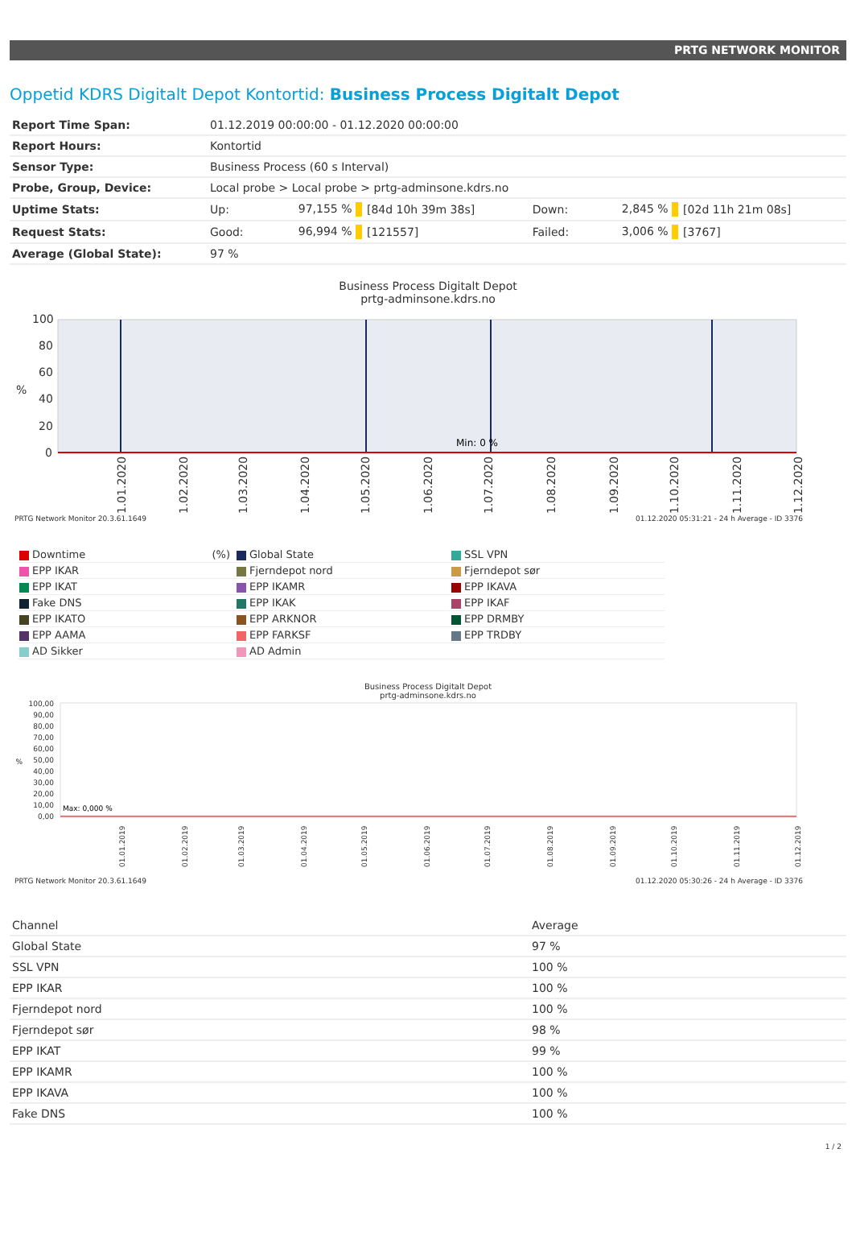PRTG NETWORK MONITOR
Oppetid KDRS Digitalt Depot Kontortid: Business Process Digitalt Depot
| Report Time Span: | 01.12.2019 00:00:00 - 01.12.2020 00:00:00 | | | | | |
| Report Hours: | Kontortid | | | | | |
| Sensor Type: | Business Process (60 s Interval) | | | | | |
| Probe, Group, Device: | Local probe > Local probe > prtg-adminsone.kdrs.no | | | | | |
| Uptime Stats: | Up: | 97,155 % | [84d 10h 39m 38s] | Down: | 2,845 % | [02d 11h 21m 08s] |
| Request Stats: | Good: | 96,994 % | [121557] | Failed: | 3,006 % | [3767] |
| Average (Global State): | 97 % | | | | | |
Business Process Digitalt Depot
prtg-adminsone.kdrs.no
100
80
60
40
20
0
%
Min: 0 %
01.01.2020
01.02.2020
01.03.2020
01.04.2020
01.05.2020
01.06.2020
01.07.2020
01.08.2020
01.09.2020
01.10.2020
01.11.2020
01.12.2020
PRTG Network Monitor 20.3.61.1649 01.12.2020 05:31:21 - 24 h Average - ID 3376
Downtime (%)
Global State
SSL VPN
EPP IKAR
Fjerndepot nord
Fjerndepot sør
EPP IKAT
EPP IKAMR
EPP IKAVA
Fake DNS
EPP IKAK
EPP IKAF
EPP IKATO
EPP ARKNOR
EPP DRMBY
EPP AAMA
EPP FARKSF
EPP TRDBY
AD Sikker
AD Admin
Business Process Digitalt Depot
prtg-adminsone.kdrs.no
100,00
90,00
80,00
70,00
60,00
50,00
40,00
30,00
20,00
10,00
0,00
%
Max: 0,000 %
01.01.2019
01.02.2019
01.03.2019
01.04.2019
01.05.2019
01.06.2019
01.07.2019
01.08.2019
01.09.2019
01.10.2019
01.11.2019
01.12.2019
PRTG Network Monitor 20.3.61.1649 01.12.2020 05:30:26 - 24 h Average - ID 3376
| Channel | Average |
| --- | --- |
| Global State | 97 % |
| SSL VPN | 100 % |
| EPP IKAR | 100 % |
| Fjerndepot nord | 100 % |
| Fjerndepot sør | 98 % |
| EPP IKAT | 99 % |
| EPP IKAMR | 100 % |
| EPP IKAVA | 100 % |
| Fake DNS | 100 % |
1 / 2